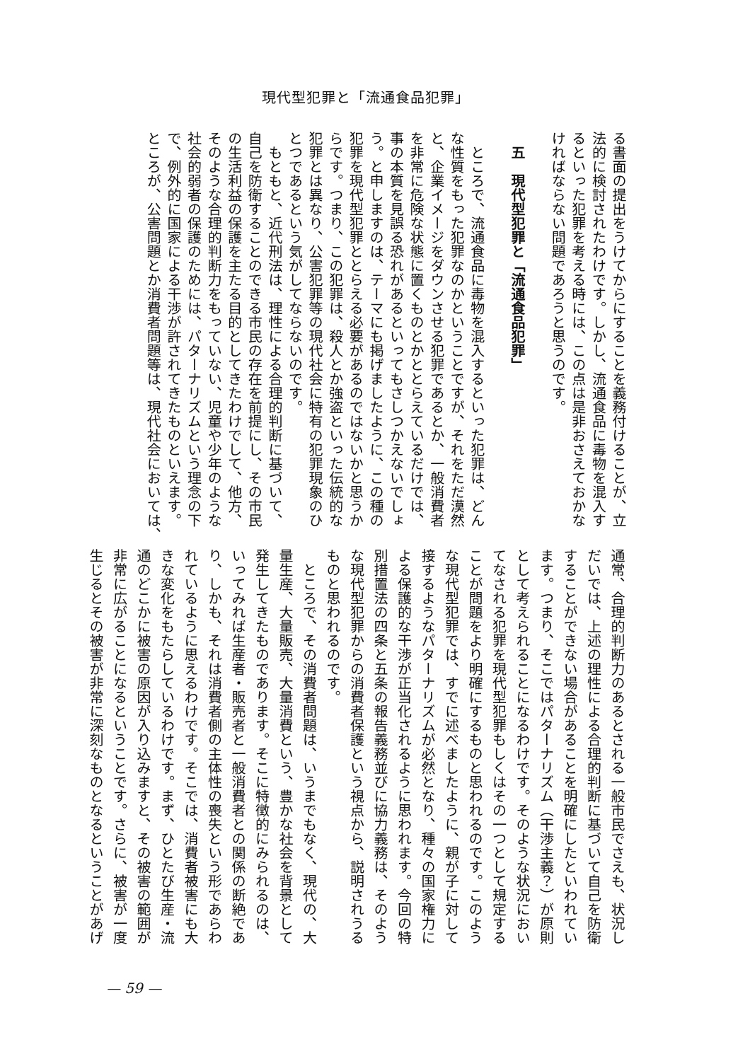現代型犯罪と「流通食品犯罪」
る書面の提出をうけてからにすることを義務付けることが、立
法的に検討されたわけです。しかし、流通食品に毒物を混入す
るといった犯罪を考える時には、この点は是非おさえておかな
ければならない問題であろうと思うのです。
　
五　現代型犯罪と「流通食品犯罪」
　
　ところで、流通食品に毒物を混入するといった犯罪は、どん
な性質をもった犯罪なのかということですが、それをただ漠然
と、企業イメージをダウンさせる犯罪であるとか、一般消費者
を非常に危険な状態に置くものとかととらえているだけでは、
事の本質を見誤る恐れがあるといってもさしつかえないでしょ
う。と申しますのは、テーマにも掲げましたように、この種の
犯罪を現代型犯罪ととらえる必要があるのではないかと思うか
らです。つまり、この犯罪は、殺人とか強盗といった伝統的な
犯罪とは異なり、公害犯罪等の現代社会に特有の犯罪現象のひ
とつであるという気がしてならないのです。
　もともと、近代刑法は、理性による合理的判断に基づいて、
自己を防衛することのできる市民の存在を前提にし、その市民
の生活利益の保護を主たる目的としてきたわけでして、他方、
そのような合理的判断力をもっていない、児童や少年のような
社会的弱者の保護のためには、パターナリズムという理念の下
で、例外的に国家による干渉が許されてきたものといえます。
ところが、公害問題とか消費者問題等は、現代社会においては、
通常、合理的判断力のあるとされる一般市民でさえも、状況し
だいでは、上述の理性による合理的判断に基づいて自己を防衛
することができない場合があることを明確にしたといわれてい
ます。つまり、そこではパターナリズム（干渉主義？）が原則
として考えられることになるわけです。そのような状況におい
てなされる犯罪を現代型犯罪もしくはその一つとして規定する
ことが問題をより明確にするものと思われるのです。このよう
な現代型犯罪では、すでに述べましたように、親が子に対して
接するようなパターナリズムが必然となり、種々の国家権力に
よる保護的な干渉が正当化されるように思われます。今回の特
別措置法の四条と五条の報告義務並びに協力義務は、そのよう
な現代型犯罪からの消費者保護という視点から、説明されうる
ものと思われるのです。
　ところで、その消費者問題は、いうまでもなく、現代の、大
量生産、大量販売、大量消費という、豊かな社会を背景として
発生してきたものであります。そこに特徴的にみられるのは、
いってみれば生産者・販売者と一般消費者との関係の断絶であ
り、しかも、それは消費者側の主体性の喪失という形であらわ
れているように思えるわけです。そこでは、消費者被害にも大
きな変化をもたらしているわけです。まず、ひとたび生産・流
通のどこかに被害の原因が入り込みますと、その被害の範囲が
非常に広がることになるということです。さらに、被害が一度
生じるとその被害が非常に深刻なものとなるということがあげ
— 59 —